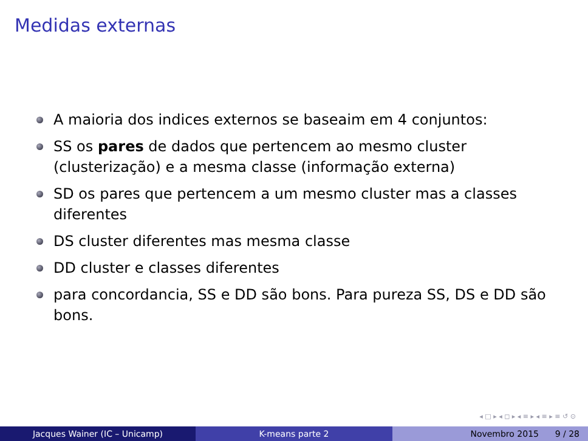Medidas externas
A maioria dos indices externos se baseaim em 4 conjuntos:
SS os pares de dados que pertencem ao mesmo cluster (clusterização) e a mesma classe (informação externa)
SD os pares que pertencem a um mesmo cluster mas a classes diferentes
DS cluster diferentes mas mesma classe
DD cluster e classes diferentes
para concordancia, SS e DD são bons. Para pureza SS, DS e DD são bons.
◂ □ ▸ ◂ ◻ ▸ ◂ ≡ ▸ ◂ ≡ ▸ ≡ ↺ ⊙
Jacques Wainer (IC – Unicamp) K-means parte 2 Novembro 2015 9 / 28